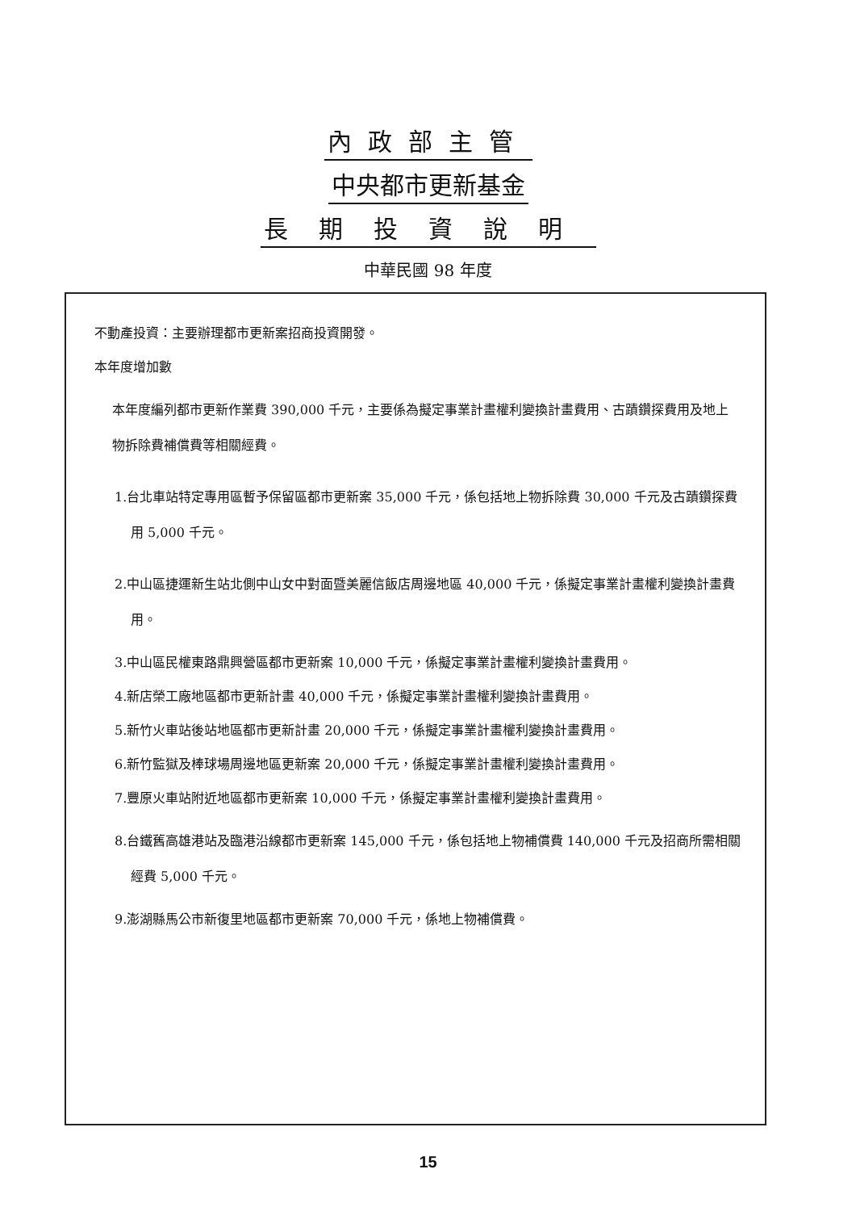內政部主管
中央都市更新基金
長期投資說明
中華民國 98 年度
不動產投資：主要辦理都市更新案招商投資開發。
本年度增加數
本年度編列都市更新作業費 390,000 千元，主要係為擬定事業計畫權利變換計畫費用、古蹟鑽探費用及地上物拆除費補償費等相關經費。
1.台北車站特定專用區暫予保留區都市更新案 35,000 千元，係包括地上物拆除費 30,000 千元及古蹟鑽探費用 5,000 千元。
2.中山區捷運新生站北側中山女中對面暨美麗信飯店周邊地區 40,000 千元，係擬定事業計畫權利變換計畫費用。
3.中山區民權東路鼎興營區都市更新案 10,000 千元，係擬定事業計畫權利變換計畫費用。
4.新店榮工廠地區都市更新計畫 40,000 千元，係擬定事業計畫權利變換計畫費用。
5.新竹火車站後站地區都市更新計畫 20,000 千元，係擬定事業計畫權利變換計畫費用。
6.新竹監獄及棒球場周邊地區更新案 20,000 千元，係擬定事業計畫權利變換計畫費用。
7.豐原火車站附近地區都市更新案 10,000 千元，係擬定事業計畫權利變換計畫費用。
8.台鐵舊高雄港站及臨港沿線都市更新案 145,000 千元，係包括地上物補償費 140,000 千元及招商所需相關經費 5,000 千元。
9.澎湖縣馬公市新復里地區都市更新案 70,000 千元，係地上物補償費。
15